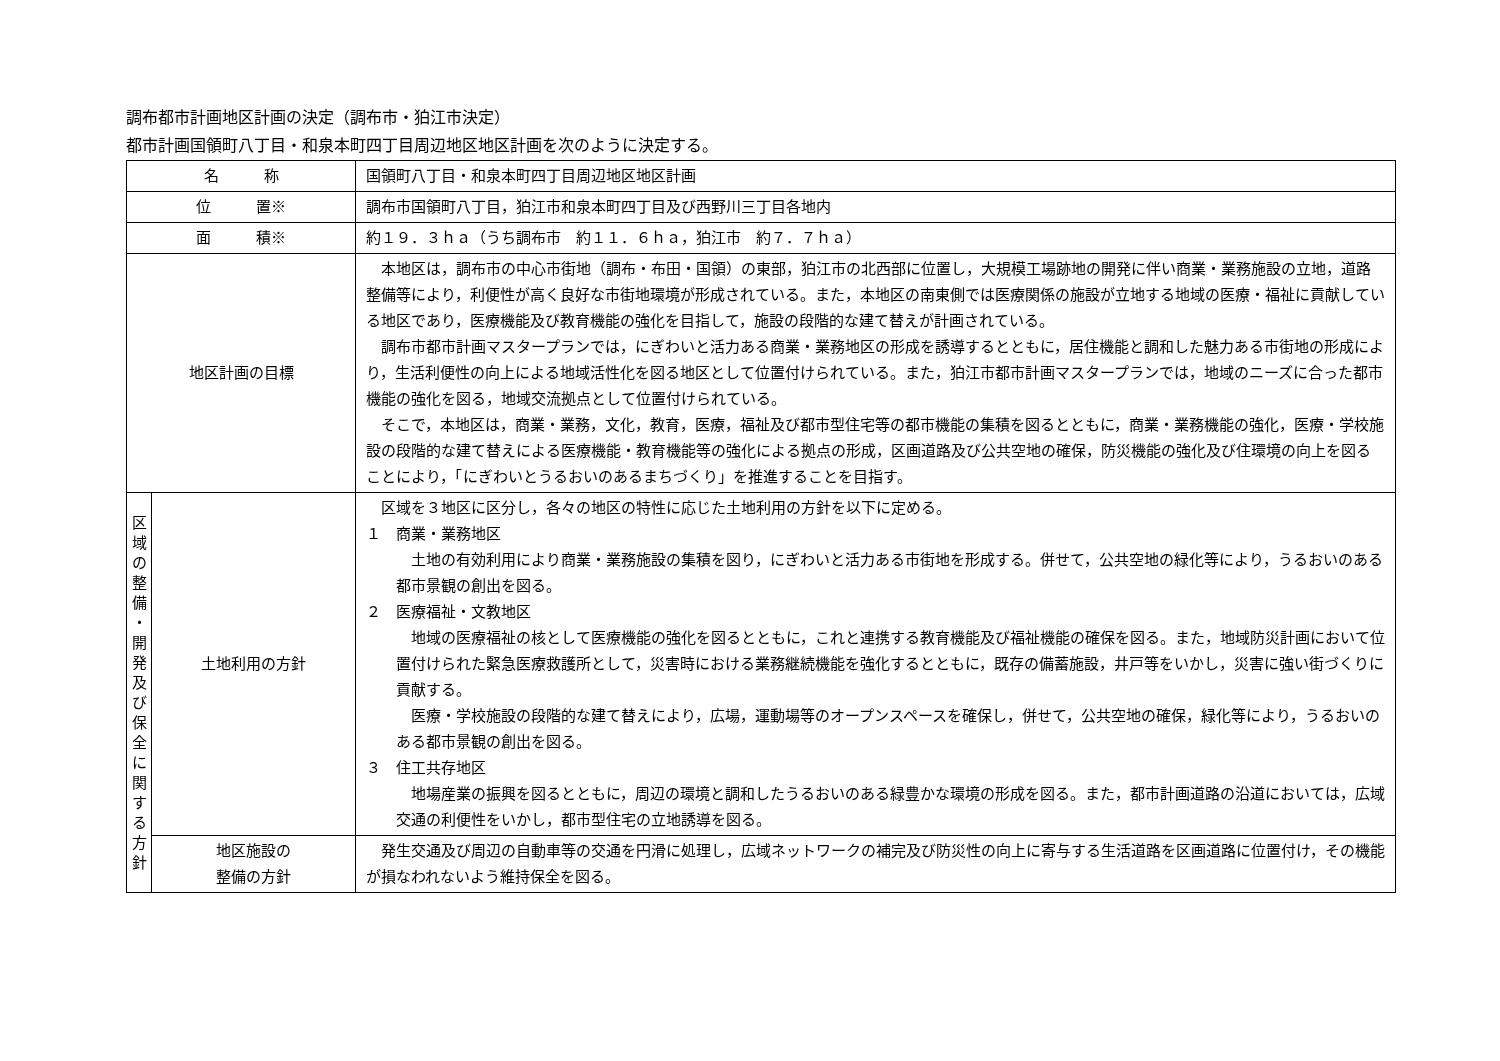調布都市計画地区計画の決定（調布市・狛江市決定）
都市計画国領町八丁目・和泉本町四丁目周辺地区地区計画を次のように決定する。
| 名 称 | | 国領町八丁目・和泉本町四丁目周辺地区地区計画 |
| 位 置※ | | 調布市国領町八丁目，狛江市和泉本町四丁目及び西野川三丁目各地内 |
| 面 積※ | | 約１９．３ｈａ（うち調布市 約１１．６ｈａ，狛江市 約７．７ｈａ） |
| 地区計画の目標 | | 本地区は，調布市の中心市街地（調布・布田・国領）の東部，狛江市の北西部に位置し，大規模工場跡地の開発に伴い商業・業務施設の立地，道路整備等により，利便性が高く良好な市街地環境が形成されている。また，本地区の南東側では医療関係の施設が立地する地域の医療・福祉に貢献している地区であり，医療機能及び教育機能の強化を目指して，施設の段階的な建て替えが計画されている。 調布市都市計画マスタープランでは，にぎわいと活力ある商業・業務地区の形成を誘導するとともに，居住機能と調和した魅力ある市街地の形成により，生活利便性の向上による地域活性化を図る地区として位置付けられている。また，狛江市都市計画マスタープランでは，地域のニーズに合った都市機能の強化を図る，地域交流拠点として位置付けられている。 そこで，本地区は，商業・業務，文化，教育，医療，福祉及び都市型住宅等の都市機能の集積を図るとともに，商業・業務機能の強化，医療・学校施設の段階的な建て替えによる医療機能・教育機能等の強化による拠点の形成，区画道路及び公共空地の確保，防災機能の強化及び住環境の向上を図ることにより，「にぎわいとうるおいのあるまちづくり」を推進することを目指す。 |
| 区 域 の 整 備 ・ 開 発 及 び 保 全 に 関 す る 方 針 | 土地利用の方針 | 区域を３地区に区分し，各々の地区の特性に応じた土地利用の方針を以下に定める。 １ 商業・業務地区 土地の有効利用により商業・業務施設の集積を図り，にぎわいと活力ある市街地を形成する。併せて，公共空地の緑化等により，うるおいのある都市景観の創出を図る。 ２ 医療福祉・文教地区 地域の医療福祉の核として医療機能の強化を図るとともに，これと連携する教育機能及び福祉機能の確保を図る。また，地域防災計画において位置付けられた緊急医療救護所として，災害時における業務継続機能を強化するとともに，既存の備蓄施設，井戸等をいかし，災害に強い街づくりに貢献する。 医療・学校施設の段階的な建て替えにより，広場，運動場等のオープンスペースを確保し，併せて，公共空地の確保，緑化等により，うるおいのある都市景観の創出を図る。 ３ 住工共存地区 地場産業の振興を図るとともに，周辺の環境と調和したうるおいのある緑豊かな環境の形成を図る。また，都市計画道路の沿道においては，広域交通の利便性をいかし，都市型住宅の立地誘導を図る。 |
| | 地区施設の 整備の方針 | 発生交通及び周辺の自動車等の交通を円滑に処理し，広域ネットワークの補完及び防災性の向上に寄与する生活道路を区画道路に位置付け，その機能が損なわれないよう維持保全を図る。 |